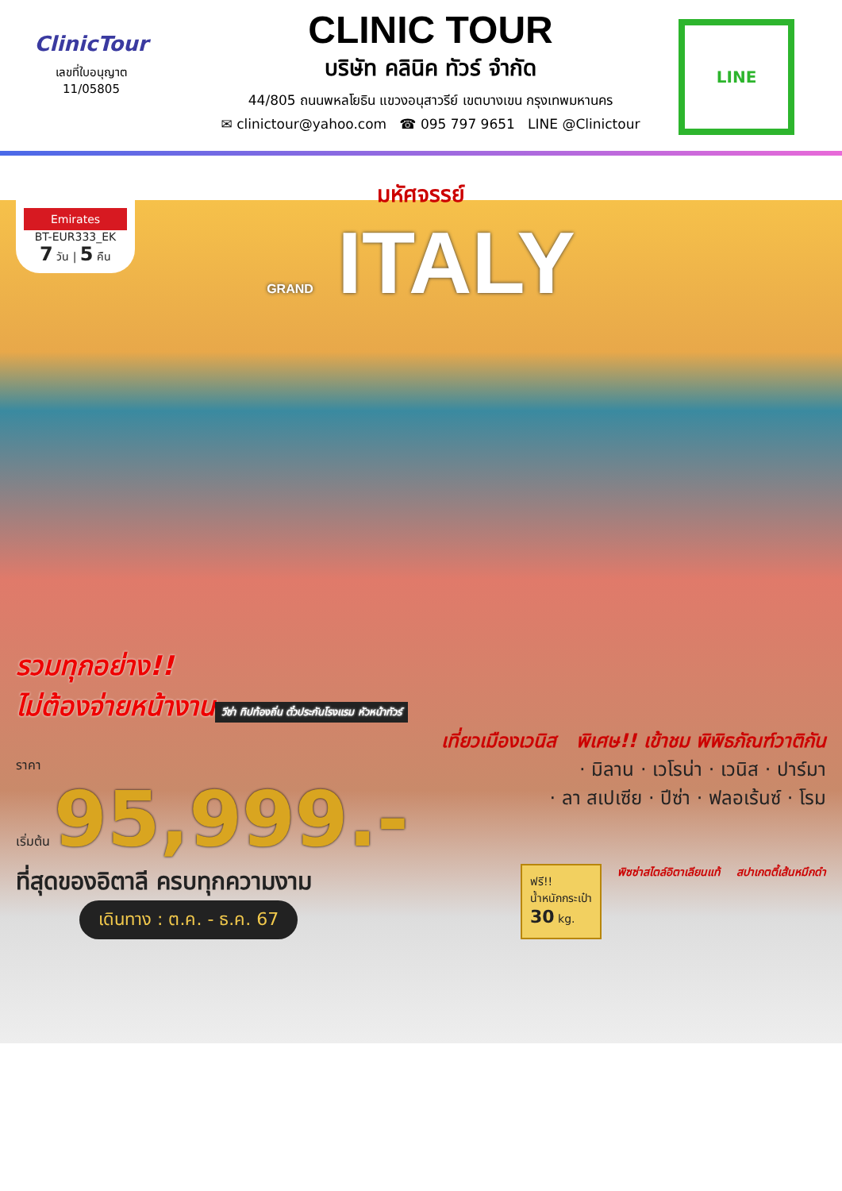ClinicTour
เลขที่ใบอนุญาต
11/05805
CLINIC TOUR
บริษัท คลินิค ทัวร์ จำกัด
44/805 ถนนพหลโยธิน แขวงอนุสาวรีย์ เขตบางเขน กรุงเทพมหานคร
✉ clinictour@yahoo.com ☎ 095 797 9651 LINE @Clinictour
LINE
Emirates
BT-EUR333_EK
7 วัน | 5 คืน
มหัศจรรย์
GRAND ITALY
รวมทุกอย่าง!!
ไม่ต้องจ่ายหน้างาน
วีซ่า ทิปท้องถิ่น ตั๋วประกันโรงแรม หัวหน้าทัวร์
เที่ยวเมืองเวนิส พิเศษ!! เข้าชม พิพิธภัณฑ์วาติกัน
ราคา
เริ่มต้น 95,999.-
· มิลาน · เวโรน่า · เวนิส · ปาร์มา
· ลา สเปเซีย · ปีซ่า · ฟลอเร้นซ์ · โรม
ที่สุดของอิตาลี ครบทุกความงาม
เดินทาง : ต.ค. - ธ.ค. 67
ฟรี!!
น้ำหนักกระเป๋า
30 kg.
พิซซ่าสไตล์อิตาเลียนแท้ สปาเกตตี้เส้นหมึกดำ